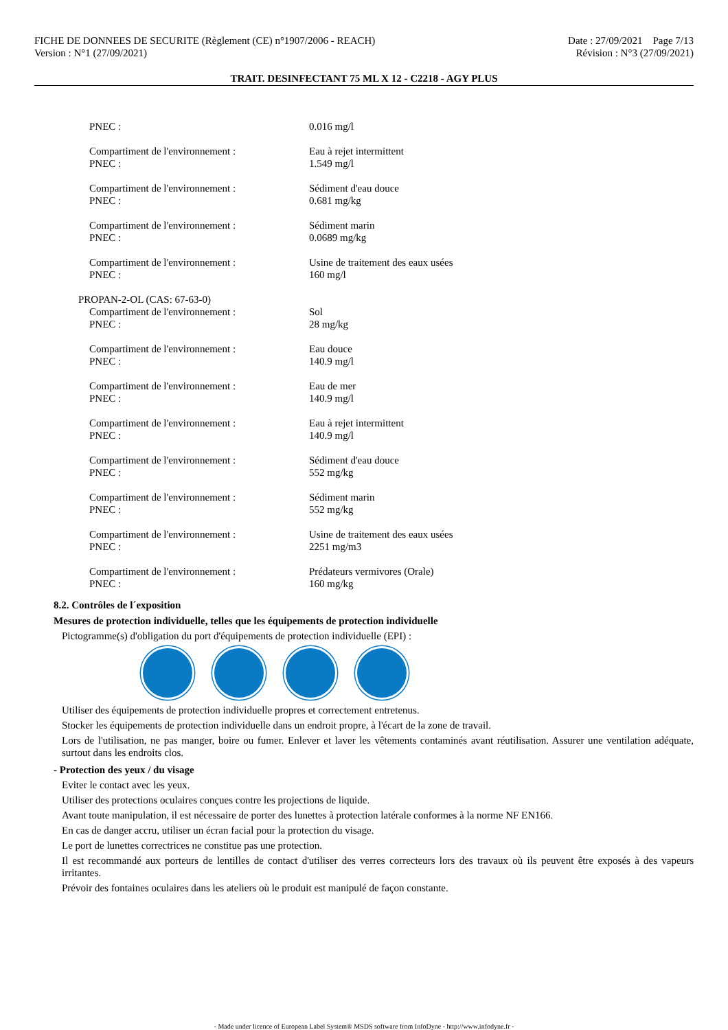FICHE DE DONNEES DE SECURITE (Règlement (CE) n°1907/2006 - REACH)
Version : N°1 (27/09/2021)
Date : 27/09/2021 Page 7/13
Révision : N°3 (27/09/2021)
TRAIT. DESINFECTANT 75 ML X 12 - C2218 - AGY PLUS
| PNEC : | 0.016 mg/l |
| Compartiment de l'environnement : | Eau à rejet intermittent |
| PNEC : | 1.549 mg/l |
| Compartiment de l'environnement : | Sédiment d'eau douce |
| PNEC : | 0.681 mg/kg |
| Compartiment de l'environnement : | Sédiment marin |
| PNEC : | 0.0689 mg/kg |
| Compartiment de l'environnement : | Usine de traitement des eaux usées |
| PNEC : | 160 mg/l |
| PROPAN-2-OL (CAS: 67-63-0) | |
| Compartiment de l'environnement : | Sol |
| PNEC : | 28 mg/kg |
| Compartiment de l'environnement : | Eau douce |
| PNEC : | 140.9 mg/l |
| Compartiment de l'environnement : | Eau de mer |
| PNEC : | 140.9 mg/l |
| Compartiment de l'environnement : | Eau à rejet intermittent |
| PNEC : | 140.9 mg/l |
| Compartiment de l'environnement : | Sédiment d'eau douce |
| PNEC : | 552 mg/kg |
| Compartiment de l'environnement : | Sédiment marin |
| PNEC : | 552 mg/kg |
| Compartiment de l'environnement : | Usine de traitement des eaux usées |
| PNEC : | 2251 mg/m3 |
| Compartiment de l'environnement : | Prédateurs vermivores (Orale) |
| PNEC : | 160 mg/kg |
8.2. Contrôles de l´exposition
Mesures de protection individuelle, telles que les équipements de protection individuelle
Pictogramme(s) d'obligation du port d'équipements de protection individuelle (EPI) :
Utiliser des équipements de protection individuelle propres et correctement entretenus.
Stocker les équipements de protection individuelle dans un endroit propre, à l'écart de la zone de travail.
Lors de l'utilisation, ne pas manger, boire ou fumer. Enlever et laver les vêtements contaminés avant réutilisation. Assurer une ventilation adéquate, surtout dans les endroits clos.
- Protection des yeux / du visage
Eviter le contact avec les yeux.
Utiliser des protections oculaires conçues contre les projections de liquide.
Avant toute manipulation, il est nécessaire de porter des lunettes à protection latérale conformes à la norme NF EN166.
En cas de danger accru, utiliser un écran facial pour la protection du visage.
Le port de lunettes correctrices ne constitue pas une protection.
Il est recommandé aux porteurs de lentilles de contact d'utiliser des verres correcteurs lors des travaux où ils peuvent être exposés à des vapeurs irritantes.
Prévoir des fontaines oculaires dans les ateliers où le produit est manipulé de façon constante.
- Made under licence of European Label System® MSDS software from InfoDyne - http://www.infodyne.fr -